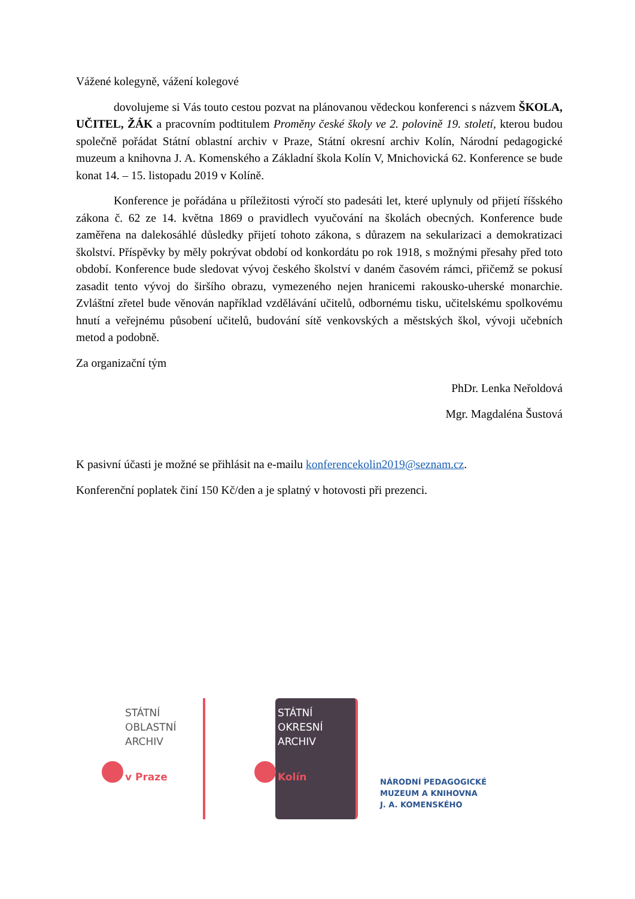Vážené kolegyně, vážení kolegové
dovolujeme si Vás touto cestou pozvat na plánovanou vědeckou konferenci s názvem ŠKOLA, UČITEL, ŽÁK a pracovním podtitulem Proměny české školy ve 2. polovině 19. století, kterou budou společně pořádat Státní oblastní archiv v Praze, Státní okresní archiv Kolín, Národní pedagogické muzeum a knihovna J. A. Komenského a Základní škola Kolín V, Mnichovická 62. Konference se bude konat 14. – 15. listopadu 2019 v Kolíně.
Konference je pořádána u příležitosti výročí sto padesáti let, které uplynuly od přijetí říšského zákona č. 62 ze 14. května 1869 o pravidlech vyučování na školách obecných. Konference bude zaměřena na dalekosáhlé důsledky přijetí tohoto zákona, s důrazem na sekularizaci a demokratizaci školství. Příspěvky by měly pokrývat období od konkordátu po rok 1918, s možnými přesahy před toto období. Konference bude sledovat vývoj českého školství v daném časovém rámci, přičemž se pokusí zasadit tento vývoj do širšího obrazu, vymezeného nejen hranicemi rakousko-uherské monarchie. Zvláštní zřetel bude věnován například vzdělávání učitelů, odbornému tisku, učitelskému spolkovému hnutí a veřejnému působení učitelů, budování sítě venkovských a městských škol, vývoji učebních metod a podobně.
Za organizační tým
PhDr. Lenka Neřoldová
Mgr. Magdaléna Šustová
K pasivní účasti je možné se přihlásit na e-mailu konferencekolin2019@seznam.cz.
Konferenční poplatek činí 150 Kč/den a je splatný v hotovosti při prezenci.
STÁTNÍ
OBLASTNÍ
ARCHIV
v Praze
STÁTNÍ
OKRESNÍ
ARCHIV
Kolín
NÁRODNÍ PEDAGOGICKÉ
MUZEUM A KNIHOVNA
J. A. KOMENSKÉHO